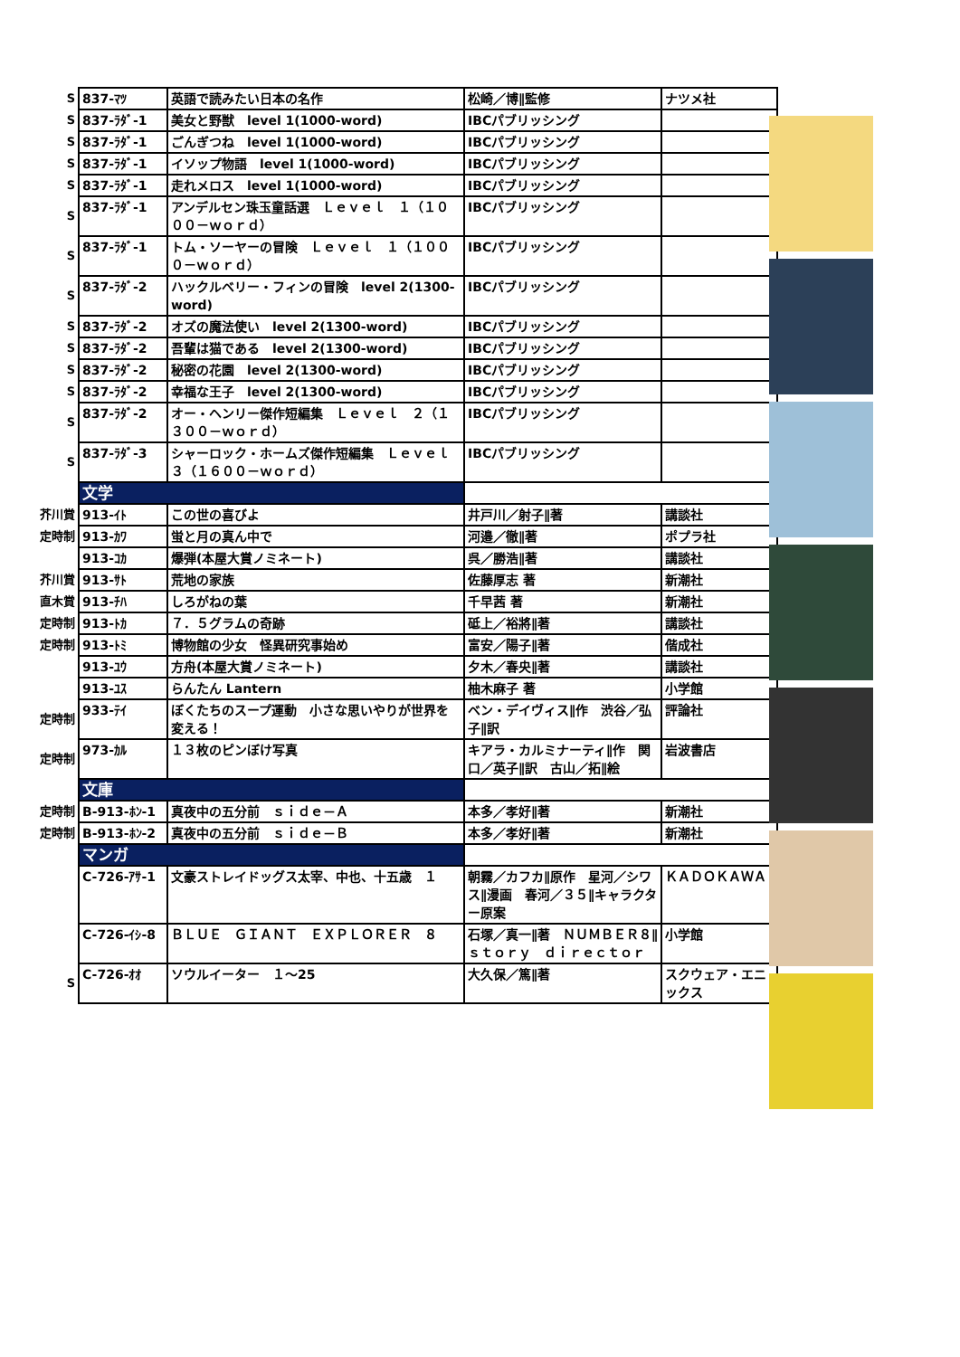| S | 837-ﾏﾂ | 英語で読みたい日本の名作 | 松崎／博∥監修 | ナツメ社 |
| S | 837-ﾗﾀﾞ-1 | 美女と野獣 level 1(1000-word) | IBCパブリッシング | |
| S | 837-ﾗﾀﾞ-1 | ごんぎつね level 1(1000-word) | IBCパブリッシング | |
| S | 837-ﾗﾀﾞ-1 | イソップ物語 level 1(1000-word) | IBCパブリッシング | |
| S | 837-ﾗﾀﾞ-1 | 走れメロス level 1(1000-word) | IBCパブリッシング | |
| S | 837-ﾗﾀﾞ-1 | アンデルセン珠玉童話選 Ｌｅｖｅｌ １（１０００－ｗｏｒｄ） | IBCパブリッシング | |
| S | 837-ﾗﾀﾞ-1 | トム・ソーヤーの冒険 Ｌｅｖｅｌ １（１０００－ｗｏｒｄ） | IBCパブリッシング | |
| S | 837-ﾗﾀﾞ-2 | ハックルベリー・フィンの冒険 level 2(1300-word) | IBCパブリッシング | |
| S | 837-ﾗﾀﾞ-2 | オズの魔法使い level 2(1300-word) | IBCパブリッシング | |
| S | 837-ﾗﾀﾞ-2 | 吾輩は猫である level 2(1300-word) | IBCパブリッシング | |
| S | 837-ﾗﾀﾞ-2 | 秘密の花園 level 2(1300-word) | IBCパブリッシング | |
| S | 837-ﾗﾀﾞ-2 | 幸福な王子 level 2(1300-word) | IBCパブリッシング | |
| S | 837-ﾗﾀﾞ-2 | オー・ヘンリー傑作短編集 Ｌｅｖｅｌ ２（１３００－ｗｏｒｄ） | IBCパブリッシング | |
| S | 837-ﾗﾀﾞ-3 | シャーロック・ホームズ傑作短編集 Ｌｅｖｅｌ ３（１６００－ｗｏｒｄ） | IBCパブリッシング | |
| | 文学 | | | |
| 芥川賞 | 913-ｲﾄ | この世の喜びよ | 井戸川／射子∥著 | 講談社 |
| 定時制 | 913-ｶﾜ | 蛍と月の真ん中で | 河邉／徹∥著 | ポプラ社 |
| | 913-ｺｶ | 爆弾(本屋大賞ノミネート) | 呉／勝浩∥著 | 講談社 |
| 芥川賞 | 913-ｻﾄ | 荒地の家族 | 佐藤厚志 著 | 新潮社 |
| 直木賞 | 913-ﾁﾊ | しろがねの葉 | 千早茜 著 | 新潮社 |
| 定時制 | 913-ﾄｶ | ７．５グラムの奇跡 | 砥上／裕將∥著 | 講談社 |
| 定時制 | 913-ﾄﾐ | 博物館の少女 怪異研究事始め | 富安／陽子∥著 | 偕成社 |
| | 913-ﾕｳ | 方舟(本屋大賞ノミネート) | 夕木／春央∥著 | 講談社 |
| | 913-ﾕｽ | らんたん Lantern | 柚木麻子 著 | 小学館 |
| 定時制 | 933-ﾃｲ | ぼくたちのスープ運動 小さな思いやりが世界を変える！ | ベン・デイヴィス∥作 渋谷／弘子∥訳 | 評論社 |
| 定時制 | 973-ｶﾙ | １３枚のピンぼけ写真 | キアラ・カルミナーティ∥作 関口／英子∥訳 古山／拓∥絵 | 岩波書店 |
| | 文庫 | | | |
| 定時制 | B-913-ﾎﾝ-1 | 真夜中の五分前 ｓｉｄｅ－Ａ | 本多／孝好∥著 | 新潮社 |
| 定時制 | B-913-ﾎﾝ-2 | 真夜中の五分前 ｓｉｄｅ－Ｂ | 本多／孝好∥著 | 新潮社 |
| | マンガ | | | |
| | C-726-ｱｻ-1 | 文豪ストレイドッグス太宰、中也、十五歳 １ | 朝霧／カフカ∥原作 星河／シワス∥漫画 春河／３５∥キャラクター原案 | ＫＡＤＯＫＡＷＡ |
| | C-726-ｲｼ-8 | ＢＬＵＥ ＧＩＡＮＴ ＥＸＰＬＯＲＥＲ ８ | 石塚／真一∥著 ＮＵＭＢＥＲ８∥ｓｔｏｒｙ ｄｉｒｅｃｔｏｒ | 小学館 |
| S | C-726-ｵｵ | ソウルイーター １～25 | 大久保／篤∥著 | スクウェア・エニックス |